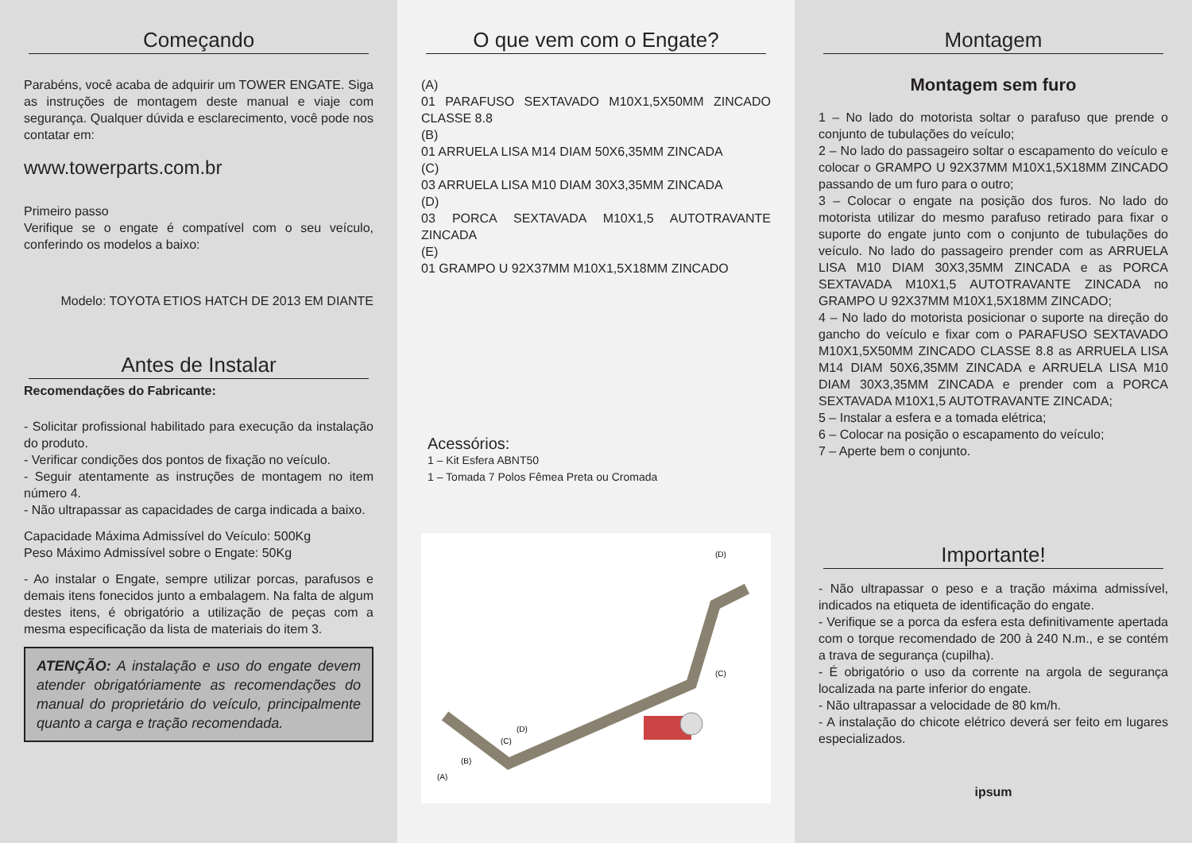Começando
Parabéns, você acaba de adquirir um TOWER ENGATE. Siga as instruções de montagem deste manual e viaje com segurança. Qualquer dúvida e esclarecimento, você pode nos contatar em:
www.towerparts.com.br
Primeiro passo
Verifique se o engate é compatível com o seu veículo, conferindo os modelos a baixo:
Modelo: TOYOTA ETIOS HATCH DE 2013 EM DIANTE
Antes de Instalar
Recomendações do Fabricante:
- Solicitar profissional habilitado para execução da instalação do produto.
- Verificar condições dos pontos de fixação no veículo.
- Seguir atentamente as instruções de montagem no item número 4.
- Não ultrapassar as capacidades de carga indicada a baixo.
Capacidade Máxima Admissível do Veículo: 500Kg
Peso Máximo Admissível sobre o Engate: 50Kg
- Ao instalar o Engate, sempre utilizar porcas, parafusos e demais itens fonecidos junto a embalagem. Na falta de algum destes itens, é obrigatório a utilização de peças com a mesma especificação da lista de materiais do item 3.
ATENÇÃO: A instalação e uso do engate devem atender obrigatóriamente as recomendações do manual do proprietário do veículo, principalmente quanto a carga e tração recomendada.
O que vem com o Engate?
(A)
01 PARAFUSO SEXTAVADO M10X1,5X50MM ZINCADO CLASSE 8.8
(B)
01 ARRUELA LISA M14 DIAM 50X6,35MM ZINCADA
(C)
03 ARRUELA LISA M10 DIAM 30X3,35MM ZINCADA
(D)
03 PORCA SEXTAVADA M10X1,5 AUTOTRAVANTE ZINCADA
(E)
01 GRAMPO U 92X37MM M10X1,5X18MM ZINCADO
Acessórios:
1 – Kit Esfera ABNT50
1 – Tomada 7 Polos Fêmea Preta ou Cromada
(A)
(B)
(C)
(D)
(D)
(C)
Montagem
Montagem sem furo
1 – No lado do motorista soltar o parafuso que prende o conjunto de tubulações do veículo;
2 – No lado do passageiro soltar o escapamento do veículo e colocar o GRAMPO U 92X37MM M10X1,5X18MM ZINCADO passando de um furo para o outro;
3 – Colocar o engate na posição dos furos. No lado do motorista utilizar do mesmo parafuso retirado para fixar o suporte do engate junto com o conjunto de tubulações do veículo. No lado do passageiro prender com as ARRUELA LISA M10 DIAM 30X3,35MM ZINCADA e as PORCA SEXTAVADA M10X1,5 AUTOTRAVANTE ZINCADA no GRAMPO U 92X37MM M10X1,5X18MM ZINCADO;
4 – No lado do motorista posicionar o suporte na direção do gancho do veículo e fixar com o PARAFUSO SEXTAVADO M10X1,5X50MM ZINCADO CLASSE 8.8 as ARRUELA LISA M14 DIAM 50X6,35MM ZINCADA e ARRUELA LISA M10 DIAM 30X3,35MM ZINCADA e prender com a PORCA SEXTAVADA M10X1,5 AUTOTRAVANTE ZINCADA;
5 – Instalar a esfera e a tomada elétrica;
6 – Colocar na posição o escapamento do veículo;
7 – Aperte bem o conjunto.
Importante!
- Não ultrapassar o peso e a tração máxima admissível, indicados na etiqueta de identificação do engate.
- Verifique se a porca da esfera esta definitivamente apertada com o torque recomendado de 200 à 240 N.m., e se contém a trava de segurança (cupilha).
- É obrigatório o uso da corrente na argola de segurança localizada na parte inferior do engate.
- Não ultrapassar a velocidade de 80 km/h.
- A instalação do chicote elétrico deverá ser feito em lugares especializados.
ipsum